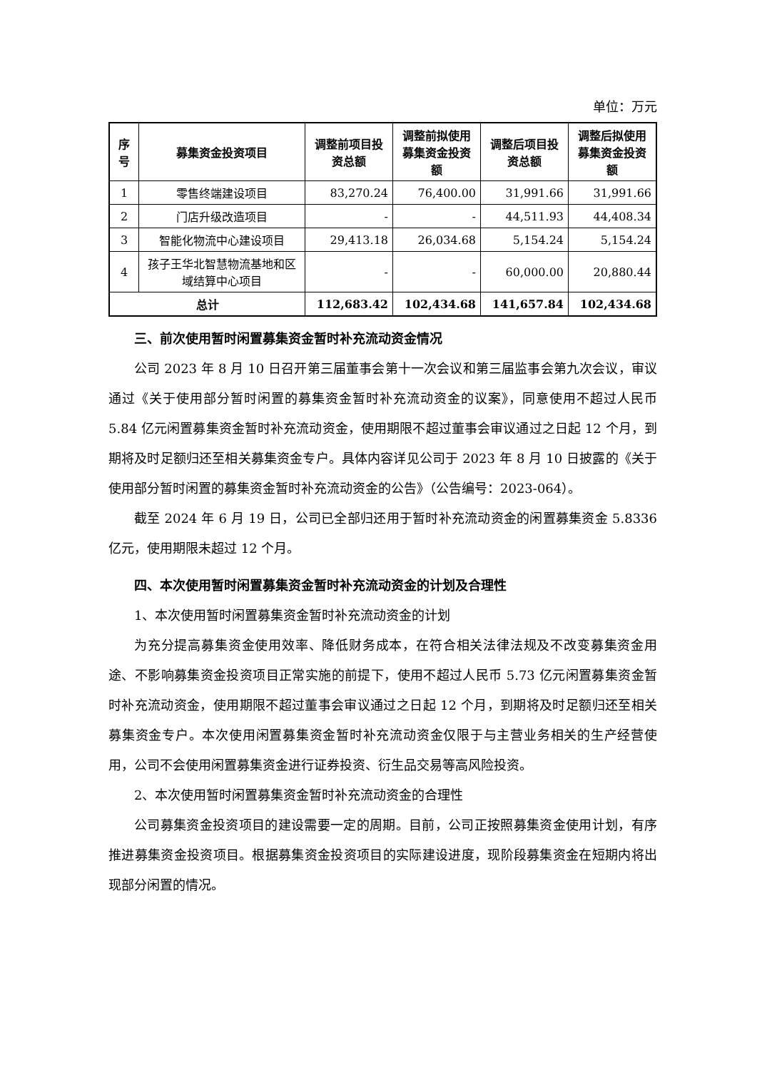单位：万元
| 序号 | 募集资金投资项目 | 调整前项目投资总额 | 调整前拟使用募集资金投资额 | 调整后项目投资总额 | 调整后拟使用募集资金投资额 |
| --- | --- | --- | --- | --- | --- |
| 1 | 零售终端建设项目 | 83,270.24 | 76,400.00 | 31,991.66 | 31,991.66 |
| 2 | 门店升级改造项目 | - | - | 44,511.93 | 44,408.34 |
| 3 | 智能化物流中心建设项目 | 29,413.18 | 26,034.68 | 5,154.24 | 5,154.24 |
| 4 | 孩子王华北智慧物流基地和区域结算中心项目 | - | - | 60,000.00 | 20,880.44 |
| 总计 | | 112,683.42 | 102,434.68 | 141,657.84 | 102,434.68 |
三、前次使用暂时闲置募集资金暂时补充流动资金情况
公司 2023 年 8 月 10 日召开第三届董事会第十一次会议和第三届监事会第九次会议，审议通过《关于使用部分暂时闲置的募集资金暂时补充流动资金的议案》，同意使用不超过人民币 5.84 亿元闲置募集资金暂时补充流动资金，使用期限不超过董事会审议通过之日起 12 个月，到期将及时足额归还至相关募集资金专户。具体内容详见公司于 2023 年 8 月 10 日披露的《关于使用部分暂时闲置的募集资金暂时补充流动资金的公告》（公告编号：2023-064）。
截至 2024 年 6 月 19 日，公司已全部归还用于暂时补充流动资金的闲置募集资金 5.8336 亿元，使用期限未超过 12 个月。
四、本次使用暂时闲置募集资金暂时补充流动资金的计划及合理性
1、本次使用暂时闲置募集资金暂时补充流动资金的计划
为充分提高募集资金使用效率、降低财务成本，在符合相关法律法规及不改变募集资金用途、不影响募集资金投资项目正常实施的前提下，使用不超过人民币 5.73 亿元闲置募集资金暂时补充流动资金，使用期限不超过董事会审议通过之日起 12 个月，到期将及时足额归还至相关募集资金专户。本次使用闲置募集资金暂时补充流动资金仅限于与主营业务相关的生产经营使用，公司不会使用闲置募集资金进行证券投资、衍生品交易等高风险投资。
2、本次使用暂时闲置募集资金暂时补充流动资金的合理性
公司募集资金投资项目的建设需要一定的周期。目前，公司正按照募集资金使用计划，有序推进募集资金投资项目。根据募集资金投资项目的实际建设进度，现阶段募集资金在短期内将出现部分闲置的情况。